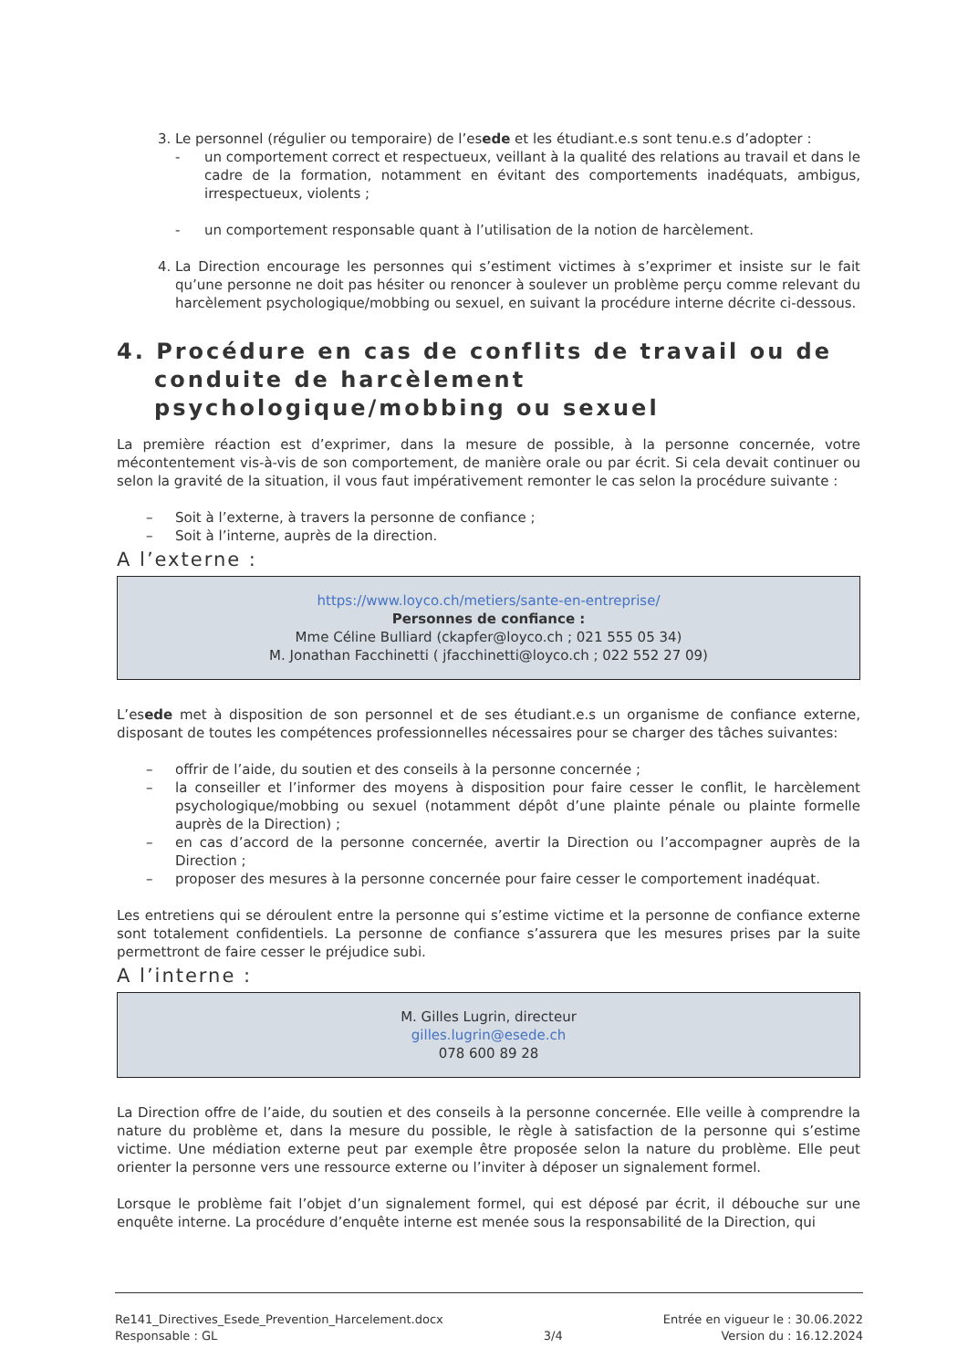3. Le personnel (régulier ou temporaire) de l’esede et les étudiant.e.s sont tenu.e.s d’adopter :
- un comportement correct et respectueux, veillant à la qualité des relations au travail et dans le cadre de la formation, notamment en évitant des comportements inadéquats, ambigus, irrespectueux, violents ;
- un comportement responsable quant à l’utilisation de la notion de harcèlement.
4. La Direction encourage les personnes qui s’estiment victimes à s’exprimer et insiste sur le fait qu’une personne ne doit pas hésiter ou renoncer à soulever un problème perçu comme relevant du harcèlement psychologique/mobbing ou sexuel, en suivant la procédure interne décrite ci-dessous.
4. Procédure en cas de conflits de travail ou de conduite de harcèlement psychologique/mobbing ou sexuel
La première réaction est d’exprimer, dans la mesure de possible, à la personne concernée, votre mécontentement vis-à-vis de son comportement, de manière orale ou par écrit. Si cela devait continuer ou selon la gravité de la situation, il vous faut impérativement remonter le cas selon la procédure suivante :
– Soit à l’externe, à travers la personne de confiance ;
– Soit à l’interne, auprès de la direction.
A l’externe :
https://www.loyco.ch/metiers/sante-en-entreprise/
Personnes de confiance :
Mme Céline Bulliard (ckapfer@loyco.ch ; 021 555 05 34)
M. Jonathan Facchinetti ( jfacchinetti@loyco.ch ; 022 552 27 09)
L’esede met à disposition de son personnel et de ses étudiant.e.s un organisme de confiance externe, disposant de toutes les compétences professionnelles nécessaires pour se charger des tâches suivantes:
– offrir de l’aide, du soutien et des conseils à la personne concernée ;
– la conseiller et l’informer des moyens à disposition pour faire cesser le conflit, le harcèlement psychologique/mobbing ou sexuel (notamment dépôt d’une plainte pénale ou plainte formelle auprès de la Direction) ;
– en cas d’accord de la personne concernée, avertir la Direction ou l’accompagner auprès de la Direction ;
– proposer des mesures à la personne concernée pour faire cesser le comportement inadéquat.
Les entretiens qui se déroulent entre la personne qui s’estime victime et la personne de confiance externe sont totalement confidentiels. La personne de confiance s’assurera que les mesures prises par la suite permettront de faire cesser le préjudice subi.
A l’interne :
M. Gilles Lugrin, directeur
gilles.lugrin@esede.ch
078 600 89 28
La Direction offre de l’aide, du soutien et des conseils à la personne concernée. Elle veille à comprendre la nature du problème et, dans la mesure du possible, le règle à satisfaction de la personne qui s’estime victime. Une médiation externe peut par exemple être proposée selon la nature du problème. Elle peut orienter la personne vers une ressource externe ou l’inviter à déposer un signalement formel.
Lorsque le problème fait l’objet d’un signalement formel, qui est déposé par écrit, il débouche sur une enquête interne. La procédure d’enquête interne est menée sous la responsabilité de la Direction, qui
Re141_Directives_Esede_Prevention_Harcelement.docx
Responsable : GL
3/4 Entrée en vigueur le : 30.06.2022
Version du : 16.12.2024